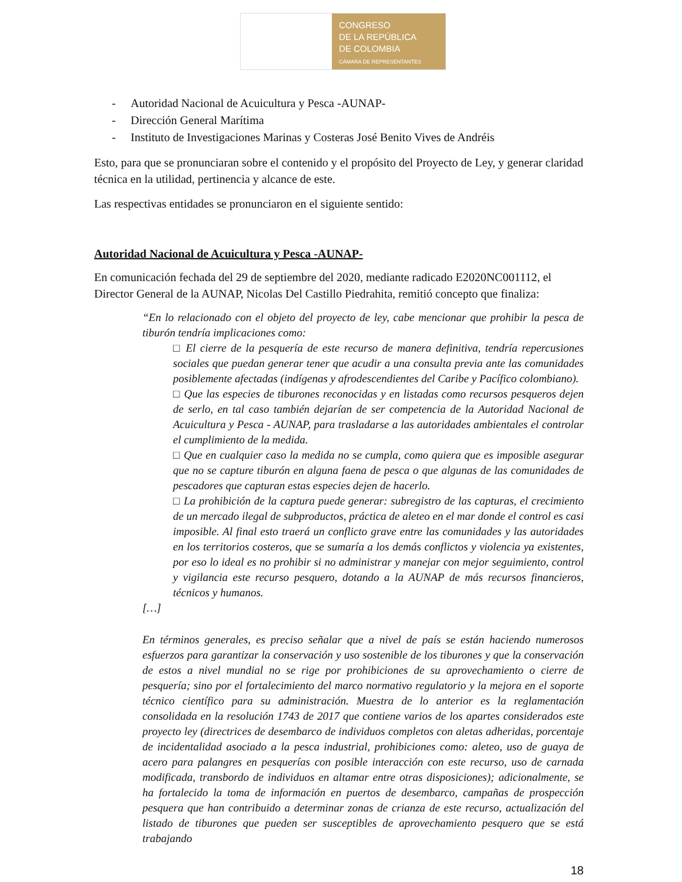CONGRESO
DE LA REPÚBLICA
DE COLOMBIA
CÁMARA DE REPRESENTANTES
- Autoridad Nacional de Acuicultura y Pesca -AUNAP-
- Dirección General Marítima
- Instituto de Investigaciones Marinas y Costeras José Benito Vives de Andréis
Esto, para que se pronunciaran sobre el contenido y el propósito del Proyecto de Ley, y generar claridad técnica en la utilidad, pertinencia y alcance de este.
Las respectivas entidades se pronunciaron en el siguiente sentido:
Autoridad Nacional de Acuicultura y Pesca -AUNAP-
En comunicación fechada del 29 de septiembre del 2020, mediante radicado E2020NC001112, el Director General de la AUNAP, Nicolas Del Castillo Piedrahita, remitió concepto que finaliza:
“En lo relacionado con el objeto del proyecto de ley, cabe mencionar que prohibir la pesca de tiburón tendría implicaciones como:
□ El cierre de la pesquería de este recurso de manera definitiva, tendría repercusiones sociales que puedan generar tener que acudir a una consulta previa ante las comunidades posiblemente afectadas (indígenas y afrodescendientes del Caribe y Pacífico colombiano).
□ Que las especies de tiburones reconocidas y en listadas como recursos pesqueros dejen de serlo, en tal caso también dejarían de ser competencia de la Autoridad Nacional de Acuicultura y Pesca - AUNAP, para trasladarse a las autoridades ambientales el controlar el cumplimiento de la medida.
□ Que en cualquier caso la medida no se cumpla, como quiera que es imposible asegurar que no se capture tiburón en alguna faena de pesca o que algunas de las comunidades de pescadores que capturan estas especies dejen de hacerlo.
□ La prohibición de la captura puede generar: subregistro de las capturas, el crecimiento de un mercado ilegal de subproductos, práctica de aleteo en el mar donde el control es casi imposible. Al final esto traerá un conflicto grave entre las comunidades y las autoridades en los territorios costeros, que se sumaría a los demás conflictos y violencia ya existentes, por eso lo ideal es no prohibir si no administrar y manejar con mejor seguimiento, control y vigilancia este recurso pesquero, dotando a la AUNAP de más recursos financieros, técnicos y humanos.
[…]
En términos generales, es preciso señalar que a nivel de país se están haciendo numerosos esfuerzos para garantizar la conservación y uso sostenible de los tiburones y que la conservación de estos a nivel mundial no se rige por prohibiciones de su aprovechamiento o cierre de pesquería; sino por el fortalecimiento del marco normativo regulatorio y la mejora en el soporte técnico científico para su administración. Muestra de lo anterior es la reglamentación consolidada en la resolución 1743 de 2017 que contiene varios de los apartes considerados este proyecto ley (directrices de desembarco de individuos completos con aletas adheridas, porcentaje de incidentalidad asociado a la pesca industrial, prohibiciones como: aleteo, uso de guaya de acero para palangres en pesquerías con posible interacción con este recurso, uso de carnada modificada, transbordo de individuos en altamar entre otras disposiciones); adicionalmente, se ha fortalecido la toma de información en puertos de desembarco, campañas de prospección pesquera que han contribuido a determinar zonas de crianza de este recurso, actualización del listado de tiburones que pueden ser susceptibles de aprovechamiento pesquero que se está trabajando
18